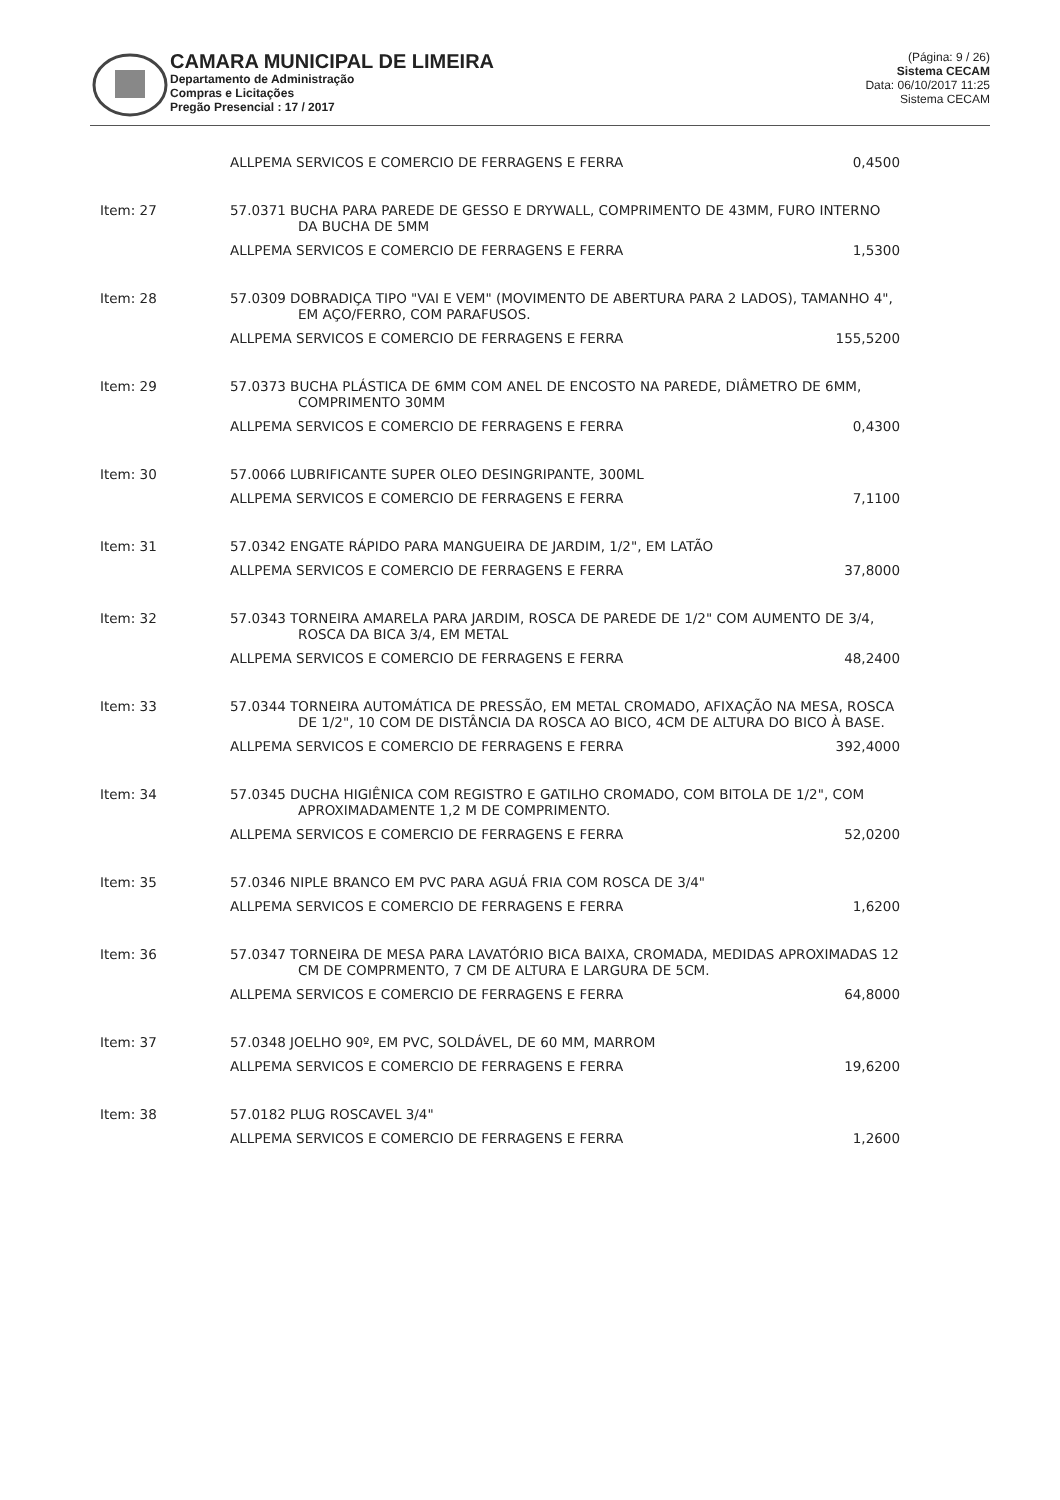CAMARA MUNICIPAL DE LIMEIRA
Departamento de Administração
Compras e Licitações
Pregão Presencial : 17 / 2017
(Página: 9 / 26)
Sistema CECAM
Data: 06/10/2017 11:25
Sistema CECAM
| | ALLPEMA SERVICOS E COMERCIO DE FERRAGENS E FERRA | 0,4500 |
| Item: 27 | 57.0371 BUCHA PARA PAREDE DE GESSO E DRYWALL, COMPRIMENTO DE 43MM, FURO INTERNO DA BUCHA DE 5MM | |
| | ALLPEMA SERVICOS E COMERCIO DE FERRAGENS E FERRA | 1,5300 |
| Item: 28 | 57.0309 DOBRADIÇA TIPO "VAI E VEM" (MOVIMENTO DE ABERTURA PARA 2 LADOS), TAMANHO 4", EM AÇO/FERRO, COM PARAFUSOS. | |
| | ALLPEMA SERVICOS E COMERCIO DE FERRAGENS E FERRA | 155,5200 |
| Item: 29 | 57.0373 BUCHA PLÁSTICA DE 6MM COM ANEL DE ENCOSTO NA PAREDE, DIÂMETRO DE 6MM, COMPRIMENTO 30MM | |
| | ALLPEMA SERVICOS E COMERCIO DE FERRAGENS E FERRA | 0,4300 |
| Item: 30 | 57.0066 LUBRIFICANTE SUPER OLEO DESINGRIPANTE, 300ML | |
| | ALLPEMA SERVICOS E COMERCIO DE FERRAGENS E FERRA | 7,1100 |
| Item: 31 | 57.0342 ENGATE RÁPIDO PARA MANGUEIRA DE JARDIM, 1/2", EM LATÃO | |
| | ALLPEMA SERVICOS E COMERCIO DE FERRAGENS E FERRA | 37,8000 |
| Item: 32 | 57.0343 TORNEIRA AMARELA PARA JARDIM, ROSCA DE PAREDE DE 1/2" COM AUMENTO DE 3/4, ROSCA DA BICA 3/4, EM METAL | |
| | ALLPEMA SERVICOS E COMERCIO DE FERRAGENS E FERRA | 48,2400 |
| Item: 33 | 57.0344 TORNEIRA AUTOMÁTICA DE PRESSÃO, EM METAL CROMADO, AFIXAÇÃO NA MESA, ROSCA DE 1/2", 10 COM DE DISTÂNCIA DA ROSCA AO BICO, 4CM DE ALTURA DO BICO À BASE. | |
| | ALLPEMA SERVICOS E COMERCIO DE FERRAGENS E FERRA | 392,4000 |
| Item: 34 | 57.0345 DUCHA HIGIÊNICA COM REGISTRO E GATILHO CROMADO, COM BITOLA DE 1/2", COM APROXIMADAMENTE 1,2 M DE COMPRIMENTO. | |
| | ALLPEMA SERVICOS E COMERCIO DE FERRAGENS E FERRA | 52,0200 |
| Item: 35 | 57.0346 NIPLE BRANCO EM PVC PARA AGUÁ FRIA COM ROSCA DE 3/4" | |
| | ALLPEMA SERVICOS E COMERCIO DE FERRAGENS E FERRA | 1,6200 |
| Item: 36 | 57.0347 TORNEIRA DE MESA PARA LAVATÓRIO BICA BAIXA, CROMADA, MEDIDAS APROXIMADAS 12 CM DE COMPRMENTO, 7 CM DE ALTURA E LARGURA DE 5CM. | |
| | ALLPEMA SERVICOS E COMERCIO DE FERRAGENS E FERRA | 64,8000 |
| Item: 37 | 57.0348 JOELHO 90º, EM PVC, SOLDÁVEL, DE 60 MM, MARROM | |
| | ALLPEMA SERVICOS E COMERCIO DE FERRAGENS E FERRA | 19,6200 |
| Item: 38 | 57.0182 PLUG ROSCAVEL 3/4" | |
| | ALLPEMA SERVICOS E COMERCIO DE FERRAGENS E FERRA | 1,2600 |